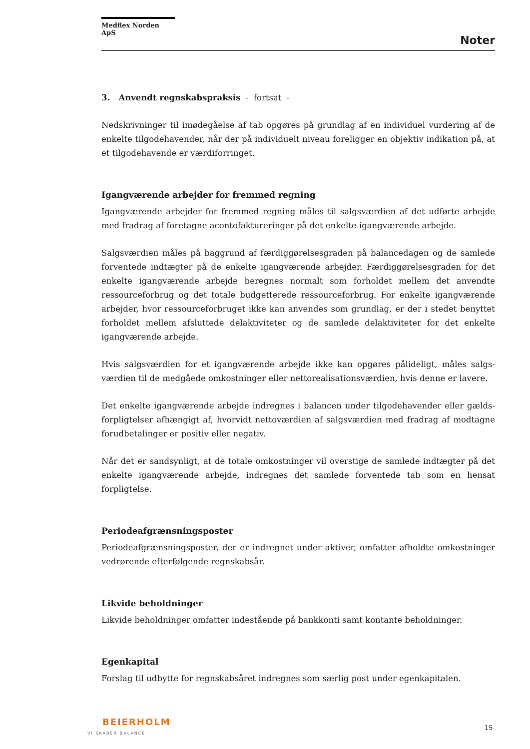Medflex Norden ApS
Noter
3. Anvendt regnskabspraksis - fortsat -
Nedskrivninger til imødegåelse af tab opgøres på grundlag af en individuel vurdering af de enkelte tilgodehavender, når der på individuelt niveau foreligger en objektiv indikation på, at et tilgodehavende er værdiforringet.
Igangværende arbejder for fremmed regning
Igangværende arbejder for fremmed regning måles til salgsværdien af det udførte arbejde med fradrag af foretagne acontofaktureringer på det enkelte igangværende arbejde.
Salgsværdien måles på baggrund af færdiggørelsesgraden på balancedagen og de samlede forventede indtægter på de enkelte igangværende arbejder. Færdiggørelsesgraden for det enkelte igangværende arbejde beregnes normalt som forholdet mellem det anvendte ressourceforbrug og det totale budgetterede ressourceforbrug. For enkelte igangværende arbejder, hvor ressourceforbruget ikke kan anvendes som grundlag, er der i stedet benyttet forholdet mellem afsluttede delaktiviteter og de samlede delaktiviteter for det enkelte igangværende arbejde.
Hvis salgsværdien for et igangværende arbejde ikke kan opgøres pålideligt, måles salgs-værdien til de medgåede omkostninger eller nettorealisationsværdien, hvis denne er lavere.
Det enkelte igangværende arbejde indregnes i balancen under tilgodehavender eller gælds-forpligtelser afhængigt af, hvorvidt nettoværdien af salgsværdien med fradrag af modtagne forudbetalinger er positiv eller negativ.
Når det er sandsynligt, at de totale omkostninger vil overstige de samlede indtægter på det enkelte igangværende arbejde, indregnes det samlede forventede tab som en hensat forpligtelse.
Periodeafgrænsningsposter
Periodeafgrænsningsposter, der er indregnet under aktiver, omfatter afholdte omkostninger vedrørende efterfølgende regnskabsår.
Likvide beholdninger
Likvide beholdninger omfatter indestående på bankkonti samt kontante beholdninger.
Egenkapital
Forslag til udbytte for regnskabsåret indregnes som særlig post under egenkapitalen.
BEIERHOLM
VI SKABER BALANCE
15